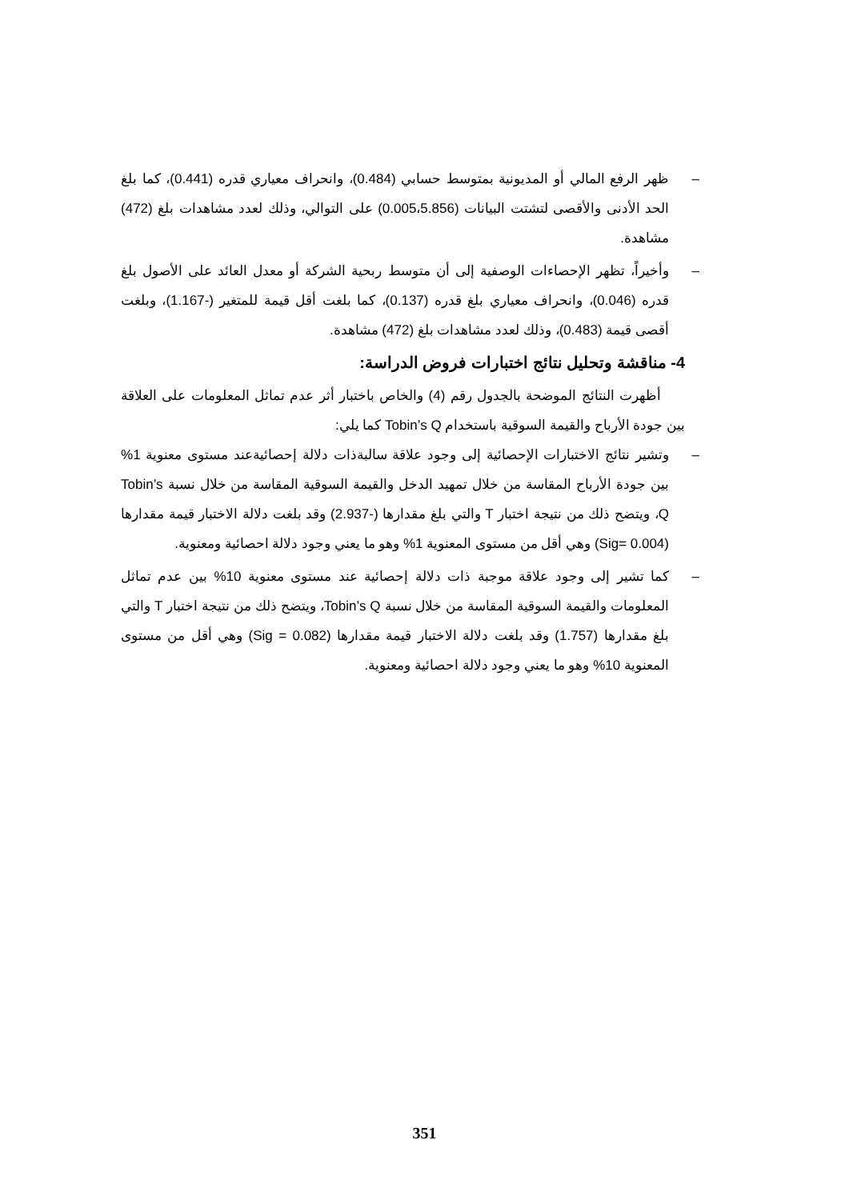– ظهر الرفع المالي أو المديونية بمتوسط حسابي (0.484)، وانحراف معياري قدره (0.441)، كما بلغ الحد الأدنى والأقصى لتشتت البيانات (0.005،5.856) على التوالي، وذلك لعدد مشاهدات بلغ (472) مشاهدة.
– وأخيراً، تظهر الإحصاءات الوصفية إلى أن متوسط ربحية الشركة أو معدل العائد على الأصول بلغ قدره (0.046)، وانحراف معياري بلغ قدره (0.137)، كما بلغت أقل قيمة للمتغير (-1.167)، وبلغت أقصى قيمة (0.483)، وذلك لعدد مشاهدات بلغ (472) مشاهدة.
4- مناقشة وتحليل نتائج اختبارات فروض الدراسة:
أظهرت النتائج الموضحة بالجدول رقم (4) والخاص باختبار أثر عدم تماثل المعلومات على العلاقة بين جودة الأرباح والقيمة السوقية باستخدام Tobin’s Q كما يلي:
– وتشير نتائج الاختبارات الإحصائية إلى وجود علاقة سالبةذات دلالة إحصائيةعند مستوى معنوية 1% بين جودة الأرباح المقاسة من خلال تمهيد الدخل والقيمة السوقية المقاسة من خلال نسبة Tobin’s Q، ويتضح ذلك من نتيجة اختبار T والتي بلغ مقدارها (-2.937) وقد بلغت دلالة الاختبار قيمة مقدارها (0.004 =Sig) وهي أقل من مستوى المعنوية 1% وهو ما يعني وجود دلالة احصائية ومعنوية.
– كما تشير إلى وجود علاقة موجبة ذات دلالة إحصائية عند مستوى معنوية 10% بين عدم تماثل المعلومات والقيمة السوقية المقاسة من خلال نسبة Tobin’s Q، ويتضح ذلك من نتيجة اختبار T والتي بلغ مقدارها (1.757) وقد بلغت دلالة الاختبار قيمة مقدارها (0.082 = Sig) وهي أقل من مستوى المعنوية 10% وهو ما يعني وجود دلالة احصائية ومعنوية.
351